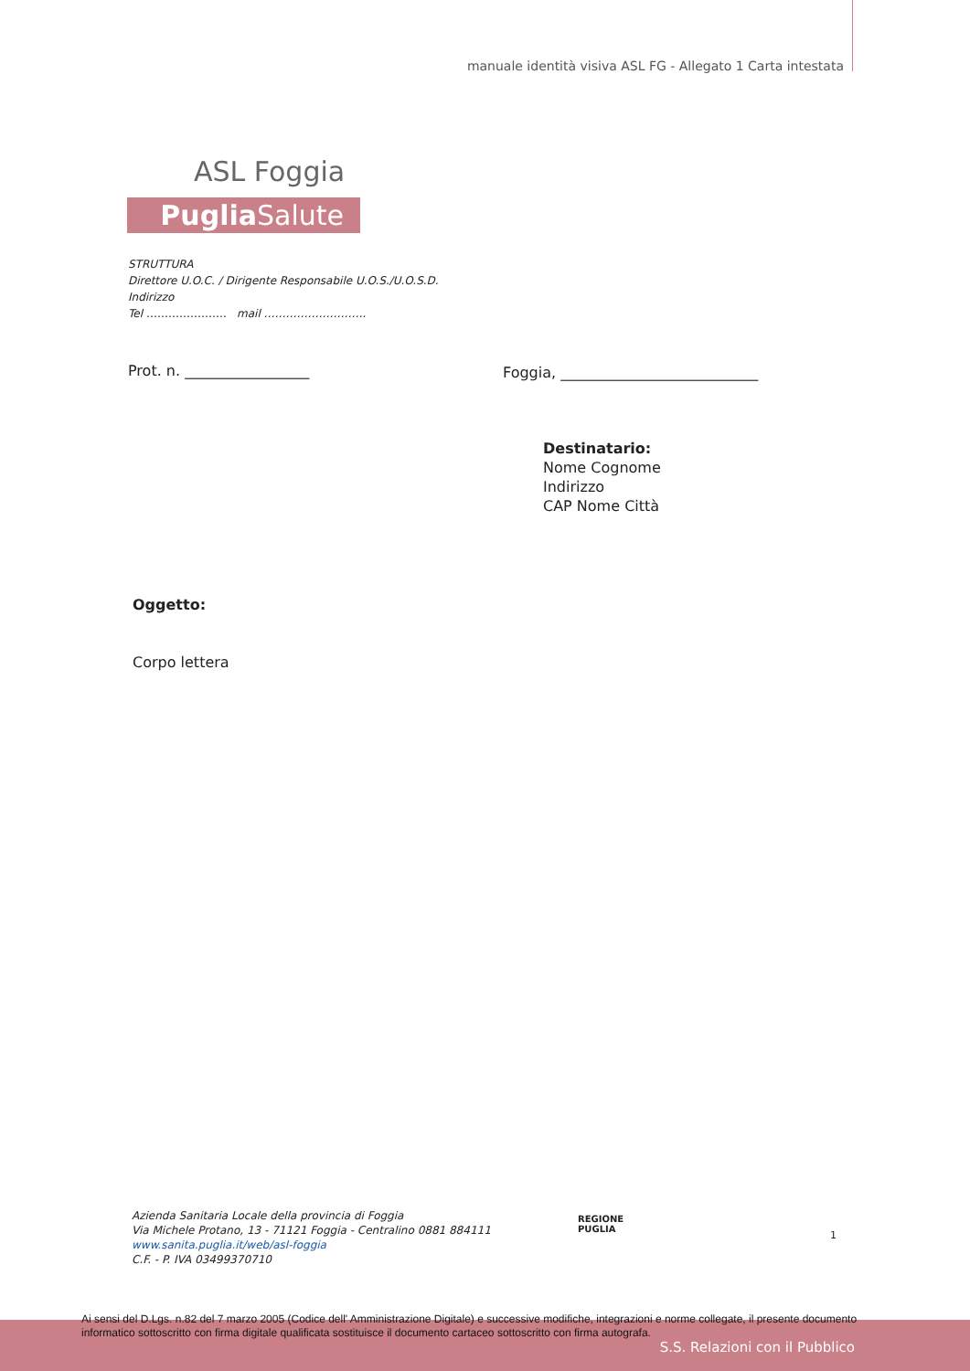manuale identità visiva ASL FG - Allegato 1 Carta intestata
ASL Foggia
Puglia Salute
STRUTTURA
Direttore U.O.C. / Dirigente Responsabile U.O.S./U.O.S.D.
Indirizzo
Tel …………………. mail ……………………….
Prot. n. _________________
Foggia, ___________________________
Destinatario:
Nome Cognome
Indirizzo
CAP Nome Città
Oggetto:
Corpo lettera
Azienda Sanitaria Locale della provincia di Foggia
Via Michele Protano, 13 - 71121 Foggia - Centralino 0881 884111
www.sanita.puglia.it/web/asl-foggia
C.F. - P. IVA 03499370710
REGIONE
PUGLIA
1
Ai sensi del D.Lgs. n.82 del 7 marzo 2005 (Codice dell' Amministrazione Digitale) e successive modifiche, integrazioni e norme collegate, il presente documento informatico sottoscritto con firma digitale qualificata sostituisce il documento cartaceo sottoscritto con firma autografa.
S.S. Relazioni con il Pubblico